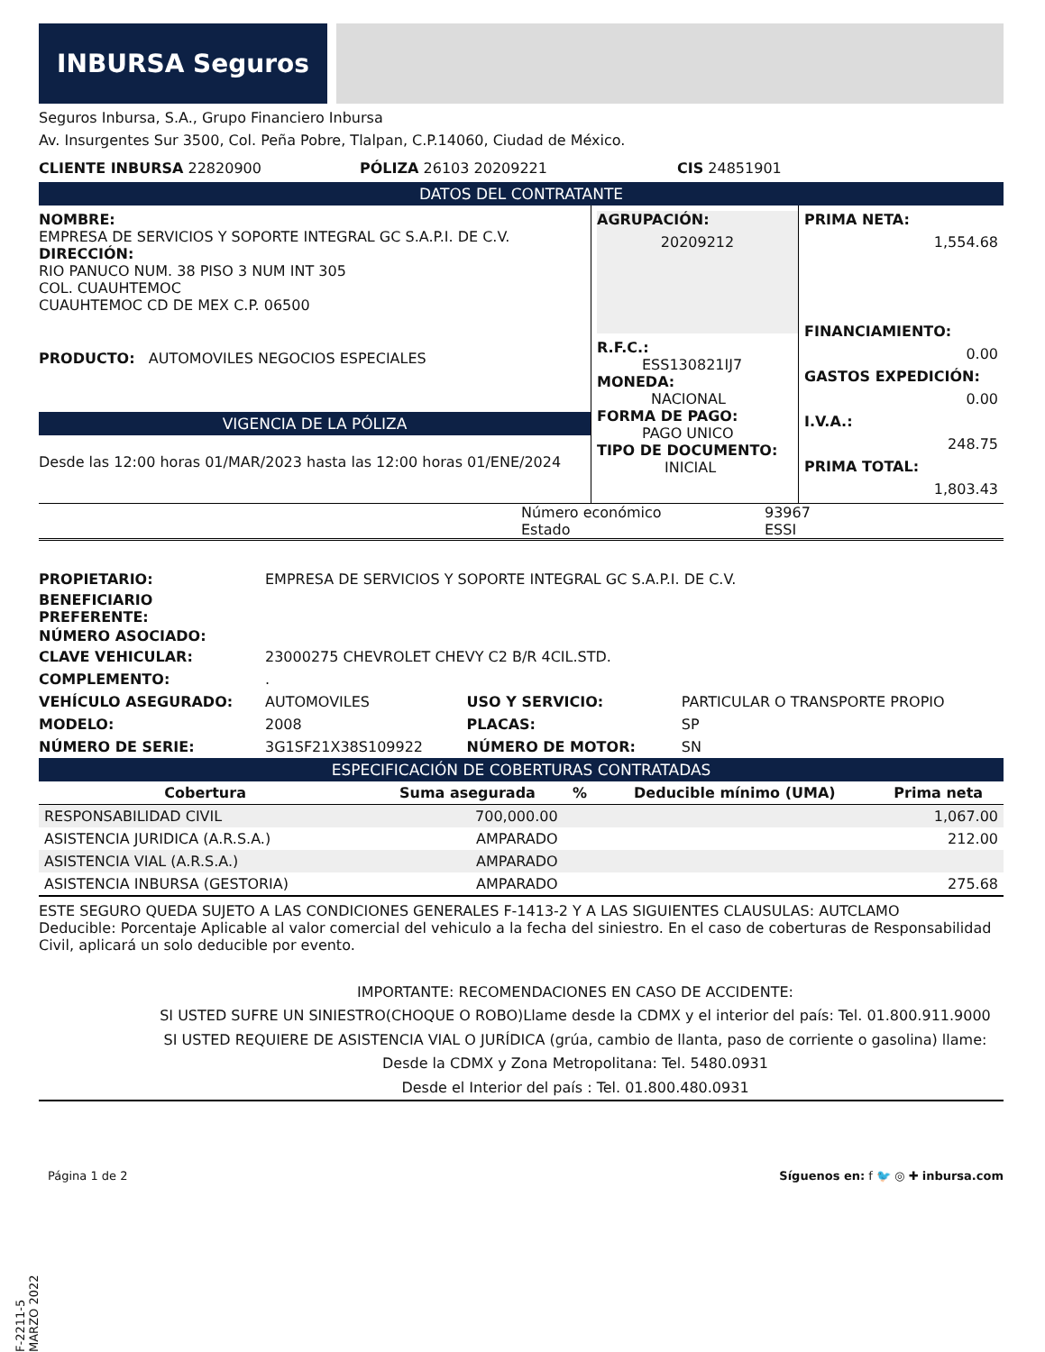INBURSA Seguros
Seguros Inbursa, S.A., Grupo Financiero Inbursa
Av. Insurgentes Sur 3500, Col. Peña Pobre, Tlalpan, C.P.14060, Ciudad de México.
CLIENTE INBURSA 22820900 PÓLIZA 26103 20209221 CIS 24851901
DATOS DEL CONTRATANTE
NOMBRE:
EMPRESA DE SERVICIOS Y SOPORTE INTEGRAL GC S.A.P.I. DE C.V.
DIRECCIÓN:
RIO PANUCO NUM. 38 PISO 3 NUM INT 305
COL. CUAUHTEMOC
CUAUHTEMOC CD DE MEX C.P. 06500
PRODUCTO: AUTOMOVILES NEGOCIOS ESPECIALES
VIGENCIA DE LA PÓLIZA
Desde las 12:00 horas 01/MAR/2023 hasta las 12:00 horas 01/ENE/2024
AGRUPACIÓN:
20209212
R.F.C.:
ESS130821IJ7
MONEDA:
NACIONAL
FORMA DE PAGO:
PAGO UNICO
TIPO DE DOCUMENTO:
INICIAL
PRIMA NETA:
1,554.68
FINANCIAMIENTO:
0.00
GASTOS EXPEDICIÓN:
0.00
I.V.A.:
248.75
PRIMA TOTAL:
1,803.43
Número económico 93967
Estado ESSI
| PROPIETARIO: | EMPRESA DE SERVICIOS Y SOPORTE INTEGRAL GC S.A.P.I. DE C.V. | | |
| BENEFICIARIO PREFERENTE: | | | |
| NÚMERO ASOCIADO: | | | |
| CLAVE VEHICULAR: | 23000275 CHEVROLET CHEVY C2 B/R 4CIL.STD. | | |
| COMPLEMENTO: | . | | |
| VEHÍCULO ASEGURADO: | AUTOMOVILES | USO Y SERVICIO: | PARTICULAR O TRANSPORTE PROPIO |
| MODELO: | 2008 | PLACAS: | SP |
| NÚMERO DE SERIE: | 3G1SF21X38S109922 | NÚMERO DE MOTOR: | SN |
ESPECIFICACIÓN DE COBERTURAS CONTRATADAS
| Cobertura | Suma asegurada | % | Deducible mínimo (UMA) | Prima neta |
| --- | --- | --- | --- | --- |
| RESPONSABILIDAD CIVIL | 700,000.00 | | | 1,067.00 |
| ASISTENCIA JURIDICA (A.R.S.A.) | AMPARADO | | | 212.00 |
| ASISTENCIA VIAL (A.R.S.A.) | AMPARADO | | | |
| ASISTENCIA INBURSA (GESTORIA) | AMPARADO | | | 275.68 |
ESTE SEGURO QUEDA SUJETO A LAS CONDICIONES GENERALES F-1413-2 Y A LAS SIGUIENTES CLAUSULAS: AUTCLAMO
Deducible: Porcentaje Aplicable al valor comercial del vehiculo a la fecha del siniestro. En el caso de coberturas de Responsabilidad Civil, aplicará un solo deducible por evento.
IMPORTANTE: RECOMENDACIONES EN CASO DE ACCIDENTE:
SI USTED SUFRE UN SINIESTRO(CHOQUE O ROBO)Llame desde la CDMX y el interior del país: Tel. 01.800.911.9000
SI USTED REQUIERE DE ASISTENCIA VIAL O JURÍDICA (grúa, cambio de llanta, paso de corriente o gasolina) llame:
Desde la CDMX y Zona Metropolitana: Tel. 5480.0931
Desde el Interior del país : Tel. 01.800.480.0931
Página 1 de 2 Síguenos en: f 🐦 ◎ ✚ inbursa.com
F-2211-5 MARZO 2022